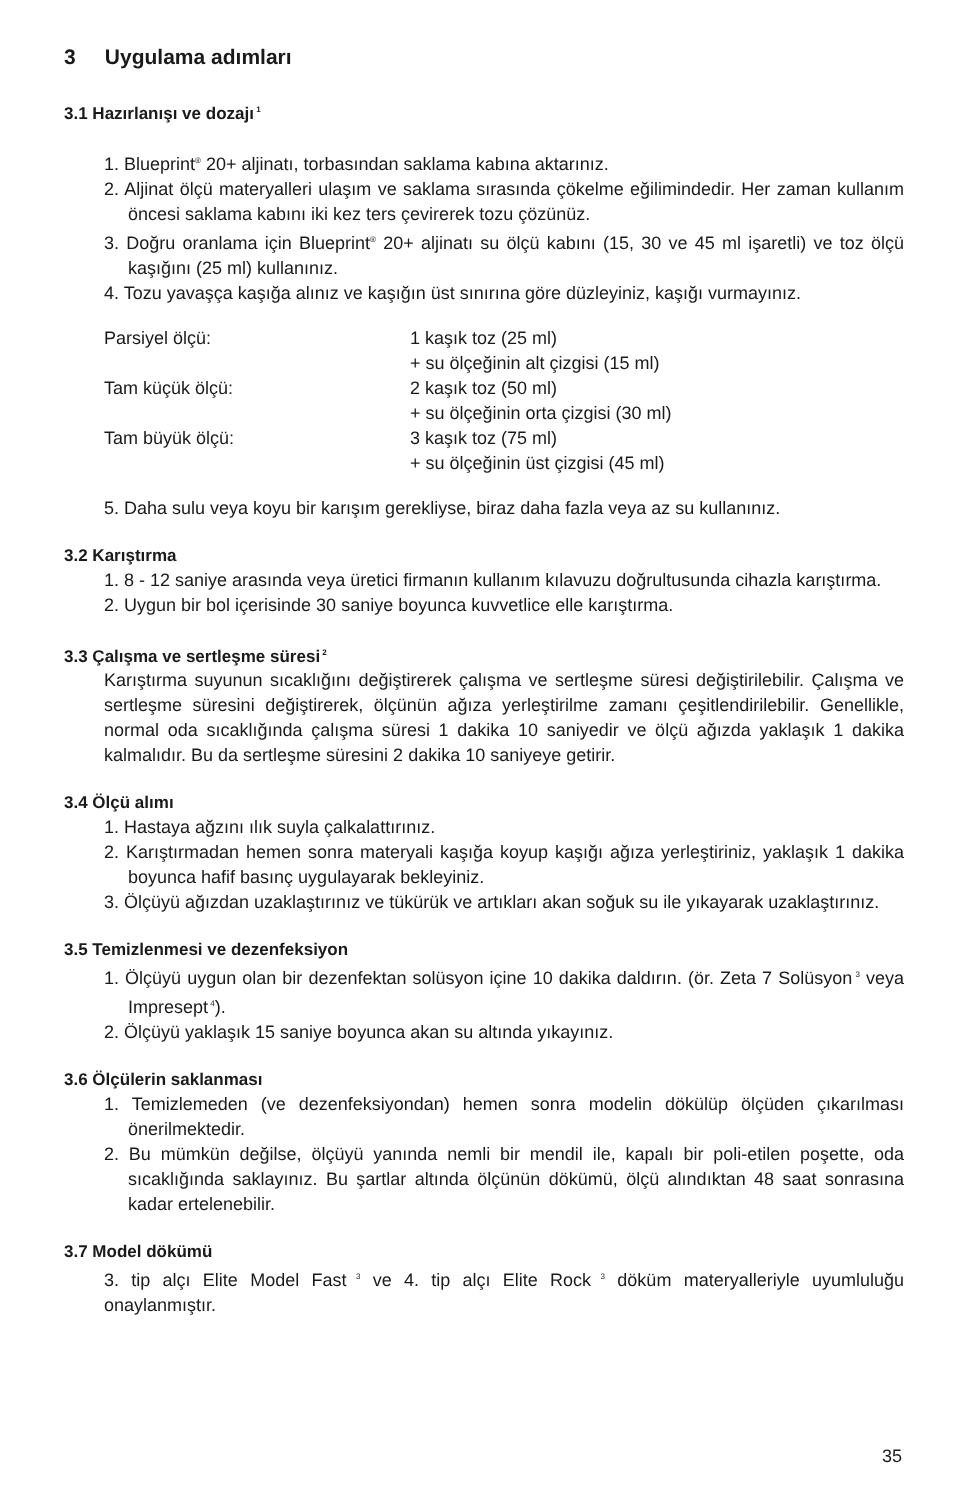3 Uygulama adımları
3.1 Hazırlanışı ve dozajı<sup>1</sup>
1. Blueprint<sup>®</sup> 20+ aljinatı, torbasından saklama kabına aktarınız.
2. Aljinat ölçü materyalleri ulaşım ve saklama sırasında çökelme eğilimindedir. Her zaman kullanım öncesi saklama kabını iki kez ters çevirerek tozu çözünüz.
3. Doğru oranlama için Blueprint<sup>®</sup> 20+ aljinatı su ölçü kabını (15, 30 ve 45 ml işaretli) ve toz ölçü kaşığını (25 ml) kullanınız.
4. Tozu yavaşça kaşığa alınız ve kaşığın üst sınırına göre düzleyiniz, kaşığı vurmayınız.
| Parsiyel ölçü: | 1 kaşık toz (25 ml) |
| | + su ölçeğinin alt çizgisi (15 ml) |
| Tam küçük ölçü: | 2 kaşık toz (50 ml) |
| | + su ölçeğinin orta çizgisi (30 ml) |
| Tam büyük ölçü: | 3 kaşık toz (75 ml) |
| | + su ölçeğinin üst çizgisi (45 ml) |
5. Daha sulu veya koyu bir karışım gerekliyse, biraz daha fazla veya az su kullanınız.
3.2 Karıştırma
1. 8 - 12 saniye arasında veya üretici firmanın kullanım kılavuzu doğrultusunda cihazla karıştırma.
2. Uygun bir bol içerisinde 30 saniye boyunca kuvvetlice elle karıştırma.
3.3 Çalışma ve sertleşme süresi<sup>2</sup>
Karıştırma suyunun sıcaklığını değiştirerek çalışma ve sertleşme süresi değiştirilebilir. Çalışma ve sertleşme süresini değiştirerek, ölçünün ağıza yerleştirilme zamanı çeşitlendirilebilir. Genellikle, normal oda sıcaklığında çalışma süresi 1 dakika 10 saniyedir ve ölçü ağızda yaklaşık 1 dakika kalmalıdır. Bu da sertleşme süresini 2 dakika 10 saniyeye getirir.
3.4 Ölçü alımı
1. Hastaya ağzını ılık suyla çalkalattırınız.
2. Karıştırmadan hemen sonra materyali kaşığa koyup kaşığı ağıza yerleştiriniz, yaklaşık 1 dakika boyunca hafif basınç uygulayarak bekleyiniz.
3. Ölçüyü ağızdan uzaklaştırınız ve tükürük ve artıkları akan soğuk su ile yıkayarak uzaklaştırınız.
3.5 Temizlenmesi ve dezenfeksiyon
1. Ölçüyü uygun olan bir dezenfektan solüsyon içine 10 dakika daldırın. (ör. Zeta 7 Solüsyon<sup>3</sup> veya Impresept<sup>4</sup>).
2. Ölçüyü yaklaşık 15 saniye boyunca akan su altında yıkayınız.
3.6 Ölçülerin saklanması
1. Temizlemeden (ve dezenfeksiyondan) hemen sonra modelin dökülüp ölçüden çıkarılması önerilmektedir.
2. Bu mümkün değilse, ölçüyü yanında nemli bir mendil ile, kapalı bir poli-etilen poşette, oda sıcaklığında saklayınız. Bu şartlar altında ölçünün dökümü, ölçü alındıktan 48 saat sonrasına kadar ertelenebilir.
3.7 Model dökümü
3. tip alçı Elite Model Fast<sup>3</sup> ve 4. tip alçı Elite Rock<sup>3</sup> döküm materyalleriyle uyumluluğu onaylanmıştır.
35